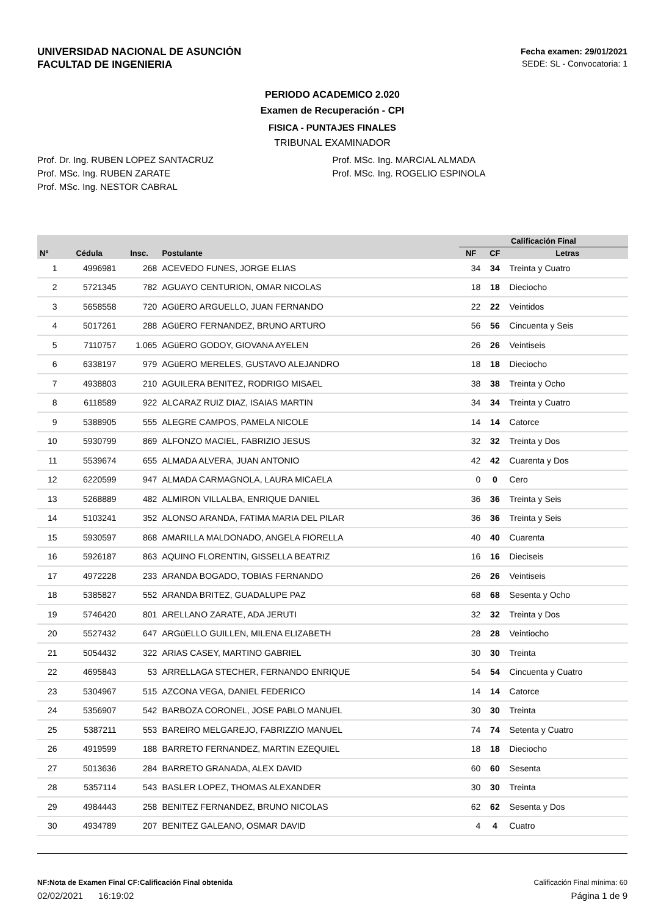UNIVERSIDAD NACIONAL DE ASUNCIÓN
FACULTAD DE INGENIERIA
Fecha examen: 29/01/2021
SEDE: SL - Convocatoria: 1
PERIODO ACADEMICO 2.020
Examen de Recuperación - CPI
FISICA - PUNTAJES FINALES
TRIBUNAL EXAMINADOR
Prof. Dr. Ing. RUBEN LOPEZ SANTACRUZ
Prof. MSc. Ing. RUBEN ZARATE
Prof. MSc. Ing. NESTOR CABRAL
Prof. MSc. Ing. MARCIAL ALMADA
Prof. MSc. Ing. ROGELIO ESPINOLA
| | | | | Calificación Final | | |
| --- | --- | --- | --- | --- | --- | --- |
| Nº | Cédula | Insc. | Postulante | NF | CF | Letras |
| 1 | 4996981 | 268 | ACEVEDO FUNES, JORGE ELIAS | 34 | 34 | Treinta y Cuatro |
| 2 | 5721345 | 782 | AGUAYO CENTURION, OMAR NICOLAS | 18 | 18 | Dieciocho |
| 3 | 5658558 | 720 | AGüERO ARGUELLO, JUAN FERNANDO | 22 | 22 | Veintidos |
| 4 | 5017261 | 288 | AGüERO FERNANDEZ, BRUNO ARTURO | 56 | 56 | Cincuenta y Seis |
| 5 | 7110757 | 1.065 | AGüERO GODOY, GIOVANA AYELEN | 26 | 26 | Veintiseis |
| 6 | 6338197 | 979 | AGüERO MERELES, GUSTAVO ALEJANDRO | 18 | 18 | Dieciocho |
| 7 | 4938803 | 210 | AGUILERA BENITEZ, RODRIGO MISAEL | 38 | 38 | Treinta y Ocho |
| 8 | 6118589 | 922 | ALCARAZ RUIZ DIAZ, ISAIAS MARTIN | 34 | 34 | Treinta y Cuatro |
| 9 | 5388905 | 555 | ALEGRE CAMPOS, PAMELA NICOLE | 14 | 14 | Catorce |
| 10 | 5930799 | 869 | ALFONZO MACIEL, FABRIZIO JESUS | 32 | 32 | Treinta y Dos |
| 11 | 5539674 | 655 | ALMADA ALVERA, JUAN ANTONIO | 42 | 42 | Cuarenta y Dos |
| 12 | 6220599 | 947 | ALMADA CARMAGNOLA, LAURA MICAELA | 0 | 0 | Cero |
| 13 | 5268889 | 482 | ALMIRON VILLALBA, ENRIQUE DANIEL | 36 | 36 | Treinta y Seis |
| 14 | 5103241 | 352 | ALONSO ARANDA, FATIMA MARIA DEL PILAR | 36 | 36 | Treinta y Seis |
| 15 | 5930597 | 868 | AMARILLA MALDONADO, ANGELA FIORELLA | 40 | 40 | Cuarenta |
| 16 | 5926187 | 863 | AQUINO FLORENTIN, GISSELLA BEATRIZ | 16 | 16 | Dieciseis |
| 17 | 4972228 | 233 | ARANDA BOGADO, TOBIAS FERNANDO | 26 | 26 | Veintiseis |
| 18 | 5385827 | 552 | ARANDA BRITEZ, GUADALUPE PAZ | 68 | 68 | Sesenta y Ocho |
| 19 | 5746420 | 801 | ARELLANO ZARATE, ADA JERUTI | 32 | 32 | Treinta y Dos |
| 20 | 5527432 | 647 | ARGüELLO GUILLEN, MILENA ELIZABETH | 28 | 28 | Veintiocho |
| 21 | 5054432 | 322 | ARIAS CASEY, MARTINO GABRIEL | 30 | 30 | Treinta |
| 22 | 4695843 | 53 | ARRELLAGA STECHER, FERNANDO ENRIQUE | 54 | 54 | Cincuenta y Cuatro |
| 23 | 5304967 | 515 | AZCONA VEGA, DANIEL FEDERICO | 14 | 14 | Catorce |
| 24 | 5356907 | 542 | BARBOZA CORONEL, JOSE PABLO MANUEL | 30 | 30 | Treinta |
| 25 | 5387211 | 553 | BAREIRO MELGAREJO, FABRIZZIO MANUEL | 74 | 74 | Setenta y Cuatro |
| 26 | 4919599 | 188 | BARRETO FERNANDEZ, MARTIN EZEQUIEL | 18 | 18 | Dieciocho |
| 27 | 5013636 | 284 | BARRETO GRANADA, ALEX DAVID | 60 | 60 | Sesenta |
| 28 | 5357114 | 543 | BASLER LOPEZ, THOMAS ALEXANDER | 30 | 30 | Treinta |
| 29 | 4984443 | 258 | BENITEZ FERNANDEZ, BRUNO NICOLAS | 62 | 62 | Sesenta y Dos |
| 30 | 4934789 | 207 | BENITEZ GALEANO, OSMAR DAVID | 4 | 4 | Cuatro |
NF:Nota de Examen Final CF:Calificación Final obtenida Calificación Final mínima: 60
02/02/2021 16:19:02 Página 1 de 9